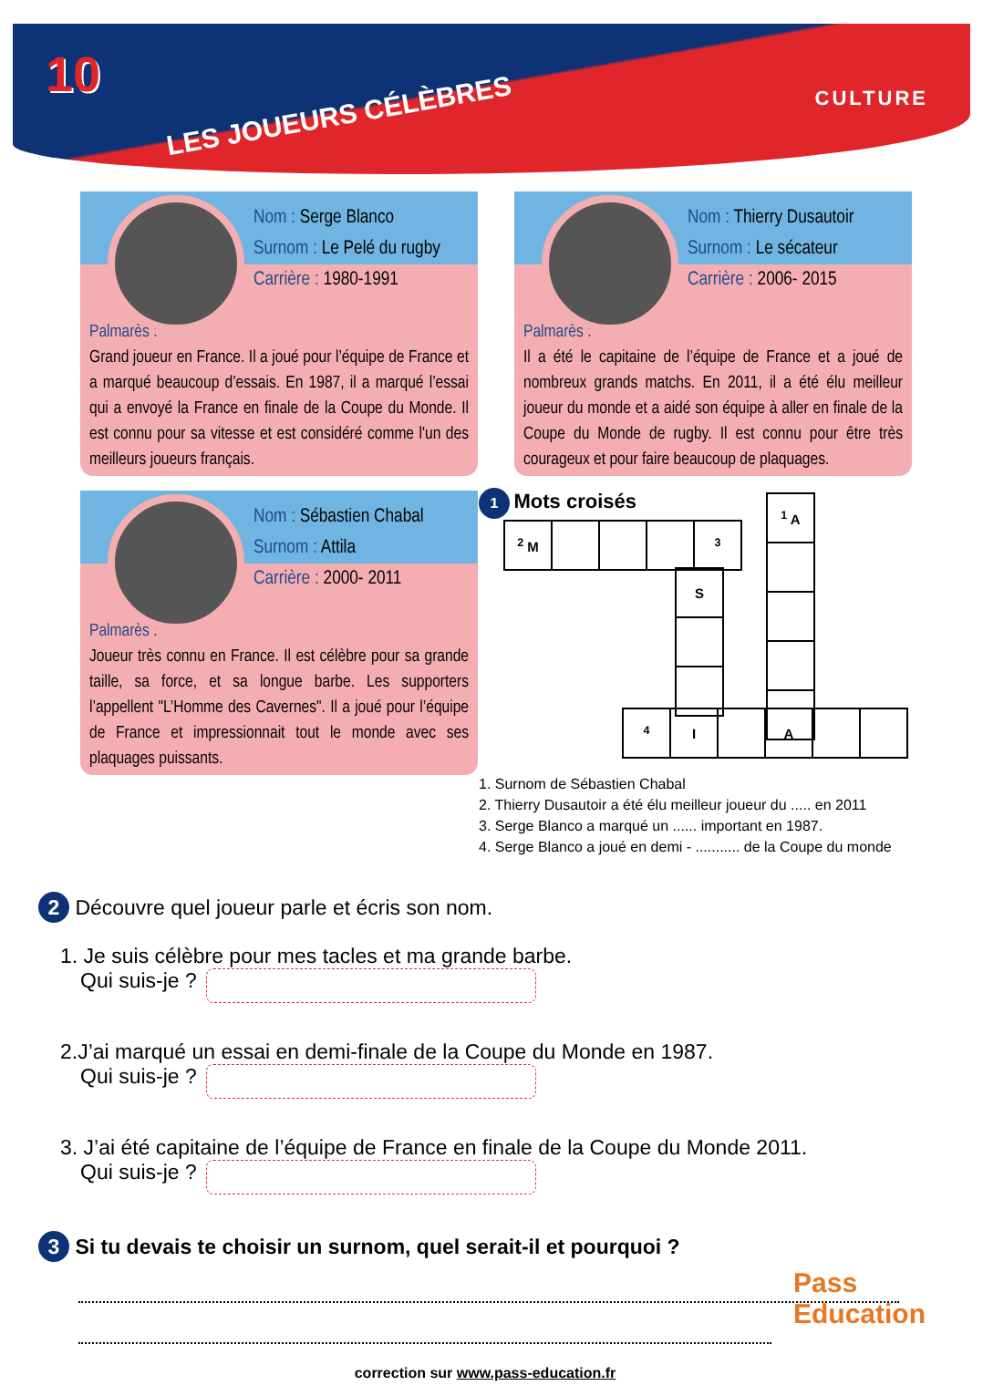10
LES JOUEURS CÉLÈBRES
CULTURE
Nom : Serge Blanco
Surnom : Le Pelé du rugby
Carrière : 1980-1991
Palmarès :
Grand joueur en France. Il a joué pour l’équipe de France et a marqué beaucoup d’essais. En 1987, il a marqué l’essai qui a envoyé la France en finale de la Coupe du Monde. Il est connu pour sa vitesse et est considéré comme l'un des meilleurs joueurs français.
Nom : Thierry Dusautoir
Surnom : Le sécateur
Carrière : 2006- 2015
Palmarès :
Il a été le capitaine de l’équipe de France et a joué de nombreux grands matchs. En 2011, il a été élu meilleur joueur du monde et a aidé son équipe à aller en finale de la Coupe du Monde de rugby. Il est connu pour être très courageux et pour faire beaucoup de plaquages.
Nom : Sébastien Chabal
Surnom : Attila
Carrière : 2000- 2011
Palmarès :
Joueur très connu en France. Il est célèbre pour sa grande taille, sa force, et sa longue barbe. Les supporters l’appellent "L’Homme des Cavernes". Il a joué pour l’équipe de France et impressionnait tout le monde avec ses plaquages puissants.
1 Mots croisés
| <sup>2</sup> M | | | | <sup>3</sup> |
| S |
| <sup>1</sup> A |
| <sup>4</sup> | I | | A | | |
1. Surnom de Sébastien Chabal
2. Thierry Dusautoir a été élu meilleur joueur du ..... en 2011
3. Serge Blanco a marqué un ...... important en 1987.
4. Serge Blanco a joué en demi - ........... de la Coupe du monde
2 Découvre quel joueur parle et écris son nom.
1. Je suis célèbre pour mes tacles et ma grande barbe.
Qui suis-je ?
2.J’ai marqué un essai en demi-finale de la Coupe du Monde en 1987.
Qui suis-je ?
3. J’ai été capitaine de l’équipe de France en finale de la Coupe du Monde 2011.
Qui suis-je ?
3 Si tu devais te choisir un surnom, quel serait-il et pourquoi ?
correction sur www.pass-education.fr
Pass
Education